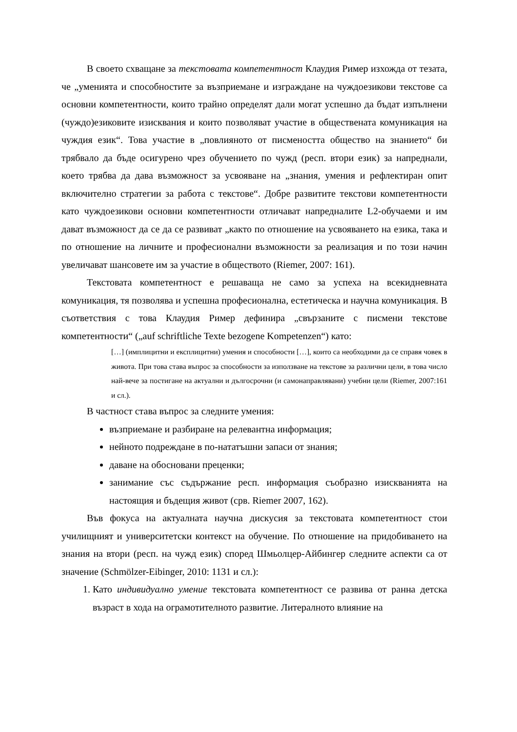В своето схващане за текстовата компетентност Клаудия Ример изхожда от тезата, че „уменията и способностите за възприемане и изграждане на чуждоезикови текстове са основни компетентности, които трайно определят дали могат успешно да бъдат изпълнени (чуждо)езиковите изисквания и които позволяват участие в обществената комуникация на чуждия език“. Това участие в „повлияното от писмеността общество на знанието“ би трябвало да бъде осигурено чрез обучението по чужд (респ. втори език) за напреднали, което трябва да дава възможност за усвояване на „знания, умения и рефлектиран опит включително стратегии за работа с текстове“. Добре развитите текстови компетентности като чуждоезикови основни компетентности отличават напредналите L2-обучаеми и им дават възможност да се да се развиват „както по отношение на усвояването на езика, така и по отношение на личните и професионални възможности за реализация и по този начин увеличават шансовете им за участие в обществото (Riemer, 2007: 161).
Текстовата компетентност е решаваща не само за успеха на всекидневната комуникация, тя позволява и успешна професионална, естетическа и научна комуникация. В съответствия с това Клаудия Ример дефинира „свързаните с писмени текстове компетентности“ („auf schriftliche Texte bezogene Kompetenzen“) като:
[…] (имплицитни и експлицитни) умения и способности […], които са необходими да се справя човек в живота. При това става въпрос за способности за използване на текстове за различни цели, в това число най-вече за постигане на актуални и дългосрочни (и самонаправлявани) учебни цели (Riemer, 2007:161 и сл.).
В частност става въпрос за следните умения:
възприемане и разбиране на релевантна информация;
нейното подреждане в по-нататъшни запаси от знания;
даване на обосновани преценки;
занимание със съдържание респ. информация съобразно изискванията на настоящия и бъдещия живот (срв. Riemer 2007, 162).
Във фокуса на актуалната научна дискусия за текстовата компетентност стои училищният и университетски контекст на обучение. По отношение на придобиването на знания на втори (респ. на чужд език) според Шмьолцер-Айбингер следните аспекти са от значение (Schmölzer-Eibinger, 2010: 1131 и сл.):
1. Като индивидуално умение текстовата компетентност се развива от ранна детска възраст в хода на ограмотителното развитие. Литералното влияние на